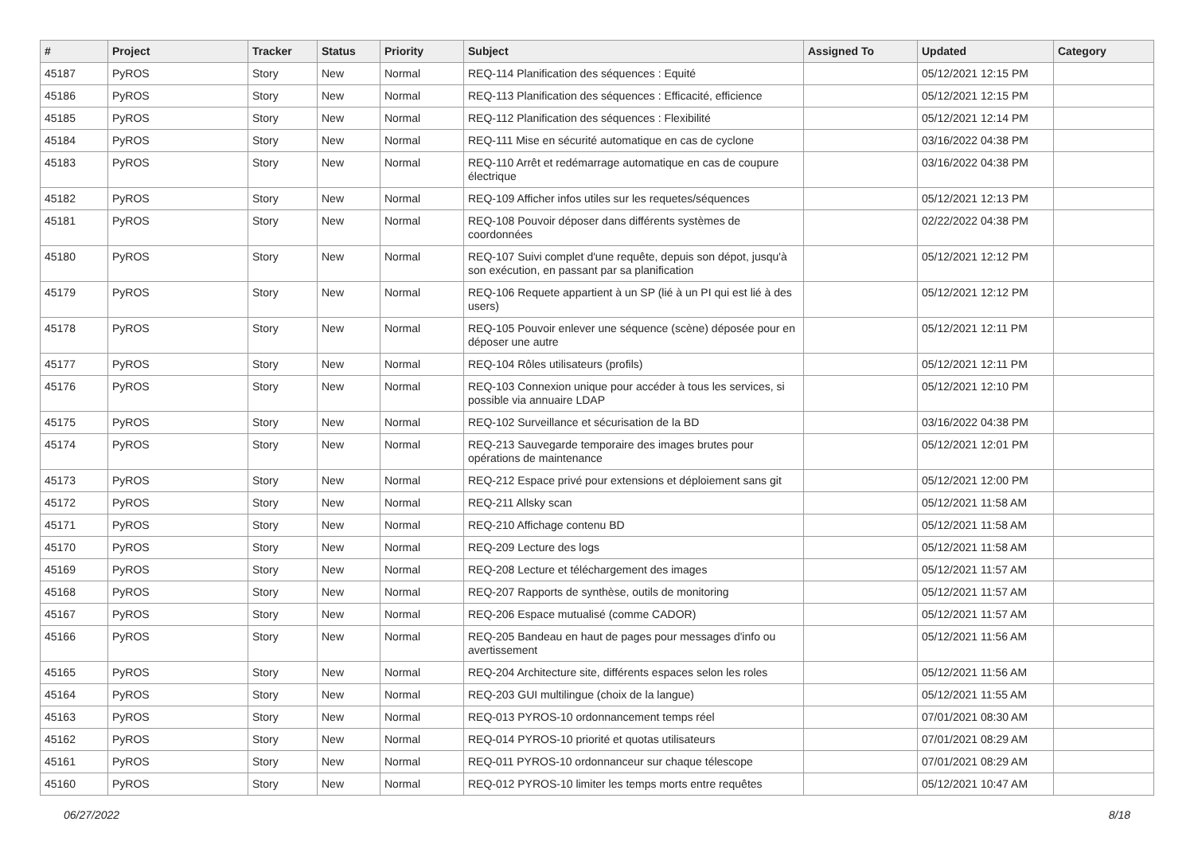| # | Project | Tracker | Status | Priority | Subject | Assigned To | Updated | Category |
| --- | --- | --- | --- | --- | --- | --- | --- | --- |
| 45187 | PyROS | Story | New | Normal | REQ-114 Planification des séquences : Equité | | 05/12/2021 12:15 PM | |
| 45186 | PyROS | Story | New | Normal | REQ-113 Planification des séquences : Efficacité, efficience | | 05/12/2021 12:15 PM | |
| 45185 | PyROS | Story | New | Normal | REQ-112 Planification des séquences : Flexibilité | | 05/12/2021 12:14 PM | |
| 45184 | PyROS | Story | New | Normal | REQ-111 Mise en sécurité automatique en cas de cyclone | | 03/16/2022 04:38 PM | |
| 45183 | PyROS | Story | New | Normal | REQ-110 Arrêt et redémarrage automatique en cas de coupure électrique | | 03/16/2022 04:38 PM | |
| 45182 | PyROS | Story | New | Normal | REQ-109 Afficher infos utiles sur les requetes/séquences | | 05/12/2021 12:13 PM | |
| 45181 | PyROS | Story | New | Normal | REQ-108 Pouvoir déposer dans différents systèmes de coordonnées | | 02/22/2022 04:38 PM | |
| 45180 | PyROS | Story | New | Normal | REQ-107 Suivi complet d'une requête, depuis son dépot, jusqu'à son exécution, en passant par sa planification | | 05/12/2021 12:12 PM | |
| 45179 | PyROS | Story | New | Normal | REQ-106 Requete appartient à un SP (lié à un PI qui est lié à des users) | | 05/12/2021 12:12 PM | |
| 45178 | PyROS | Story | New | Normal | REQ-105 Pouvoir enlever une séquence (scène) déposée pour en déposer une autre | | 05/12/2021 12:11 PM | |
| 45177 | PyROS | Story | New | Normal | REQ-104 Rôles utilisateurs (profils) | | 05/12/2021 12:11 PM | |
| 45176 | PyROS | Story | New | Normal | REQ-103 Connexion unique pour accéder à tous les services, si possible via annuaire LDAP | | 05/12/2021 12:10 PM | |
| 45175 | PyROS | Story | New | Normal | REQ-102 Surveillance et sécurisation de la BD | | 03/16/2022 04:38 PM | |
| 45174 | PyROS | Story | New | Normal | REQ-213 Sauvegarde temporaire des images brutes pour opérations de maintenance | | 05/12/2021 12:01 PM | |
| 45173 | PyROS | Story | New | Normal | REQ-212 Espace privé pour extensions et déploiement sans git | | 05/12/2021 12:00 PM | |
| 45172 | PyROS | Story | New | Normal | REQ-211 Allsky scan | | 05/12/2021 11:58 AM | |
| 45171 | PyROS | Story | New | Normal | REQ-210 Affichage contenu BD | | 05/12/2021 11:58 AM | |
| 45170 | PyROS | Story | New | Normal | REQ-209 Lecture des logs | | 05/12/2021 11:58 AM | |
| 45169 | PyROS | Story | New | Normal | REQ-208 Lecture et téléchargement des images | | 05/12/2021 11:57 AM | |
| 45168 | PyROS | Story | New | Normal | REQ-207 Rapports de synthèse, outils de monitoring | | 05/12/2021 11:57 AM | |
| 45167 | PyROS | Story | New | Normal | REQ-206 Espace mutualisé (comme CADOR) | | 05/12/2021 11:57 AM | |
| 45166 | PyROS | Story | New | Normal | REQ-205 Bandeau en haut de pages pour messages d'info ou avertissement | | 05/12/2021 11:56 AM | |
| 45165 | PyROS | Story | New | Normal | REQ-204 Architecture site, différents espaces selon les roles | | 05/12/2021 11:56 AM | |
| 45164 | PyROS | Story | New | Normal | REQ-203 GUI multilingue (choix de la langue) | | 05/12/2021 11:55 AM | |
| 45163 | PyROS | Story | New | Normal | REQ-013 PYROS-10 ordonnancement temps réel | | 07/01/2021 08:30 AM | |
| 45162 | PyROS | Story | New | Normal | REQ-014 PYROS-10 priorité et quotas utilisateurs | | 07/01/2021 08:29 AM | |
| 45161 | PyROS | Story | New | Normal | REQ-011 PYROS-10 ordonnanceur sur chaque télescope | | 07/01/2021 08:29 AM | |
| 45160 | PyROS | Story | New | Normal | REQ-012 PYROS-10 limiter les temps morts entre requêtes | | 05/12/2021 10:47 AM | |
06/27/2022 8/18